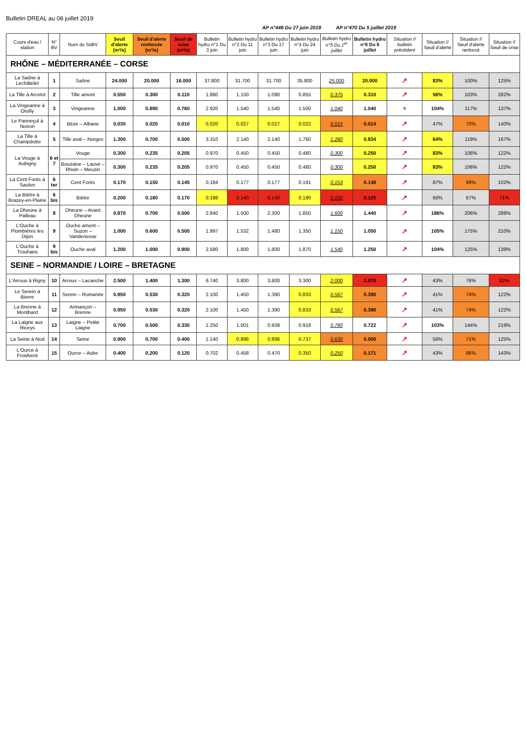Bulletin DREAL au 08 juillet 2019
AP n°446 Du 27 juin 2019 AP n°470 Du 5 juillet 2019
| Cours d'eau / station | N° BV | Nom du SsBV | Seuil d'alerte (m³/s) | Seuil d'alerte renforcée (m³/s) | Seuil de crise (m³/s) | Bulletin hydro n°1 Du 3 juin | Bulletin hydro n°2 Du 11 juin | Bulletin hydro n°3 Du 17 juin | Bulletin hydro n°4 Du 24 juin | Bulletin hydro n°5 Du 1<sup>er</sup> juillet | Bulletin hydro n°6 Du 8 juillet | Situation // bulletin précédent | Situation // Seuil d'alerte | Situation // Seuil d'alerte renforcé | Situation // Seuil de crise |
| --- | --- | --- | --- | --- | --- | --- | --- | --- | --- | --- | --- | --- | --- | --- | --- |
| RHÔNE – MÉDITERRANÉE – CORSE | | | | | | | | | | | | | | | |
| La Saône à Lechâtelet | 1 | Saône | 24.000 | 20.000 | 16.000 | 37.800 | 31.700 | 31.700 | 35.800 | 25.000 | 20.000 | ↗ | 83% | 100% | 125% |
| La Tille à Arcelot | 2 | Tille amont | 0.550 | 0.300 | 0.110 | 1.880 | 1.150 | 1.090 | 0.855 | 0.375 | 0.310 | ↗ | 56% | 103% | 282% |
| La Vingeanne à Oisilly | 3 | Vingeanne | 1.000 | 0.890 | 0.760 | 2.920 | 1.540 | 1.540 | 1.500 | 1.040 | 1.040 | = | 104% | 117% | 137% |
| Le Panneçul à Noiron | 4 | Bèze – Albane | 0.030 | 0.020 | 0.010 | 0.020 | 0.027 | 0.027 | 0.022 | 0.015 | 0.014 | ↗ | 47% | 70% | 140% |
| La Tille à Champdotre | 5 | Tille aval – Norges | 1.300 | 0.700 | 0.500 | 3.310 | 2.140 | 2.140 | 1.760 | 1.260 | 0.834 | ↗ | 64% | 119% | 167% |
| La Vouge à Aubigny | 6 et 7 | Vouge | 0.300 | 0.235 | 0.205 | 0.970 | 0.450 | 0.450 | 0.480 | 0.300 | 0.250 | ↗ | 83% | 106% | 122% |
| | | Bouzaise – Lauve – Rhoin – Meuzin | 0.300 | 0.235 | 0.205 | 0.970 | 0.450 | 0.450 | 0.480 | 0.300 | 0.250 | ↗ | 83% | 106% | 122% |
| La Cent Fonts à Saulon | 6 ter | Cent Fonts | 0.170 | 0.150 | 0.145 | 0.184 | 0.177 | 0.177 | 0.191 | 0.153 | 0.148 | ↗ | 87% | 99% | 102% |
| La Biètre à Brazey-en-Plaine | 6 bis | Biètre | 0.200 | 0.180 | 0.170 | 0.188 | 0.140 | 0.140 | 0.190 | 0.150 | 0.120 | ↗ | 60% | 67% | 71% |
| La Dheune à Palleau | 8 | Dheune – Avant Dheune | 0.870 | 0.700 | 0.500 | 2.840 | 1.500 | 2.300 | 1.850 | 1.600 | 1.440 | ↗ | 186% | 206% | 288% |
| L'Ouche à Plombières les Dijon | 9 | Ouche amont – Suzon – Vandenesse | 1.000 | 0.600 | 0.500 | 1.997 | 1.532 | 1.480 | 1.350 | 1.150 | 1.050 | ↗ | 105% | 175% | 210% |
| L'Ouche à Trouhans | 9 bis | Ouche aval | 1.200 | 1.000 | 0.900 | 2.580 | 1.800 | 1.800 | 1.870 | 1.540 | 1.250 | ↗ | 104% | 125% | 139% |
| SEINE – NORMANDIE / LOIRE – BRETAGNE | | | | | | | | | | | | | | | |
| L'Arroux à Rigny | 10 | Arroux – Lacanche | 2.500 | 1.400 | 1.300 | 6.740 | 3.800 | 3.800 | 3.300 | 2.000 | 1.070 | ↗ | 43% | 76% | 82% |
| Le Serein à Bierre | 11 | Serein – Romanée | 0.950 | 0.530 | 0.320 | 2.100 | 1.450 | 1.390 | 0.833 | 0.567 | 0.390 | ↗ | 41% | 74% | 122% |
| La Brenne à Montbard | 12 | Armançon – Brenne | 0.950 | 0.530 | 0.320 | 2.100 | 1.450 | 1.390 | 0.833 | 0.567 | 0.390 | ↗ | 41% | 74% | 122% |
| La Laigne aux Riceys | 13 | Laigne – Petite Laigne | 0.700 | 0.500 | 0.330 | 1.250 | 1.001 | 0.938 | 0.918 | 0.780 | 0.722 | ↗ | 103% | 144% | 219% |
| La Seine à Nod | 14 | Seine | 0.900 | 0.700 | 0.400 | 1.140 | 0.896 | 0.896 | 0.737 | 0.630 | 0.500 | ↗ | 56% | 71% | 125% |
| L'Ource à Froidvent | 15 | Ource – Aube | 0.400 | 0.200 | 0.120 | 0.702 | 0.458 | 0.470 | 0.350 | 0.250 | 0.171 | ↗ | 43% | 86% | 143% |